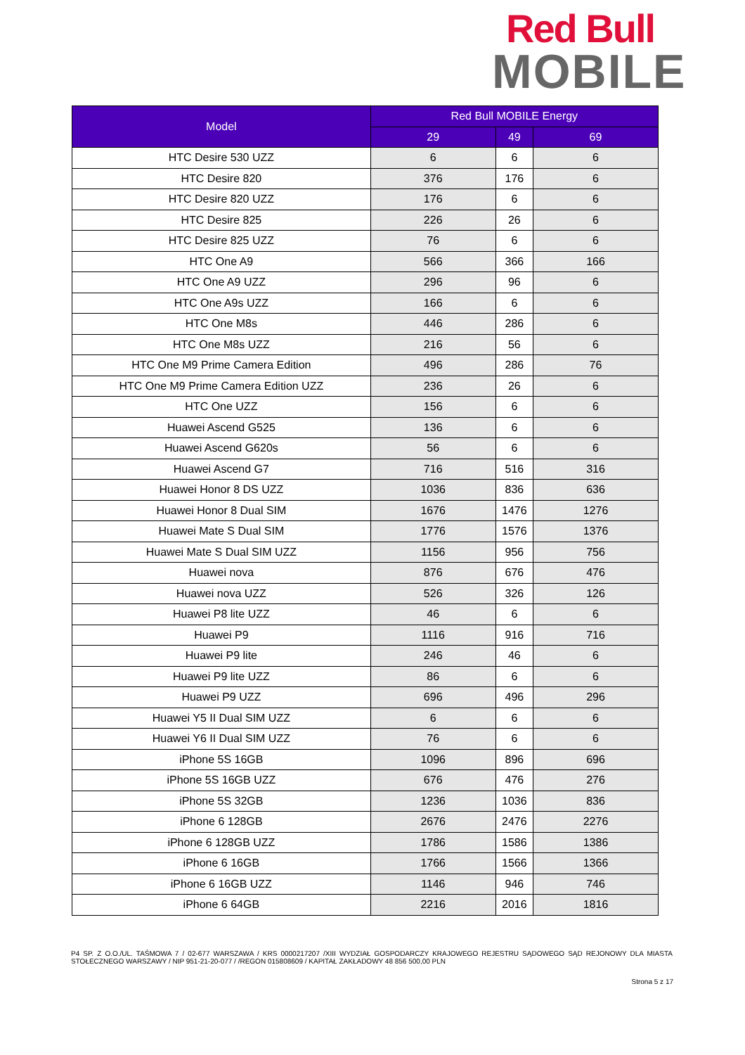Red Bull
MOBILE
| Model | Red Bull MOBILE Energy | | |
| --- | --- | --- | --- |
| | 29 | 49 | 69 |
| HTC Desire 530 UZZ | 6 | 6 | 6 |
| HTC Desire 820 | 376 | 176 | 6 |
| HTC Desire 820 UZZ | 176 | 6 | 6 |
| HTC Desire 825 | 226 | 26 | 6 |
| HTC Desire 825 UZZ | 76 | 6 | 6 |
| HTC One A9 | 566 | 366 | 166 |
| HTC One A9 UZZ | 296 | 96 | 6 |
| HTC One A9s UZZ | 166 | 6 | 6 |
| HTC One M8s | 446 | 286 | 6 |
| HTC One M8s UZZ | 216 | 56 | 6 |
| HTC One M9 Prime Camera Edition | 496 | 286 | 76 |
| HTC One M9 Prime Camera Edition UZZ | 236 | 26 | 6 |
| HTC One UZZ | 156 | 6 | 6 |
| Huawei Ascend G525 | 136 | 6 | 6 |
| Huawei Ascend G620s | 56 | 6 | 6 |
| Huawei Ascend G7 | 716 | 516 | 316 |
| Huawei Honor 8 DS UZZ | 1036 | 836 | 636 |
| Huawei Honor 8 Dual SIM | 1676 | 1476 | 1276 |
| Huawei Mate S Dual SIM | 1776 | 1576 | 1376 |
| Huawei Mate S Dual SIM UZZ | 1156 | 956 | 756 |
| Huawei nova | 876 | 676 | 476 |
| Huawei nova UZZ | 526 | 326 | 126 |
| Huawei P8 lite UZZ | 46 | 6 | 6 |
| Huawei P9 | 1116 | 916 | 716 |
| Huawei P9 lite | 246 | 46 | 6 |
| Huawei P9 lite UZZ | 86 | 6 | 6 |
| Huawei P9 UZZ | 696 | 496 | 296 |
| Huawei Y5 II Dual SIM UZZ | 6 | 6 | 6 |
| Huawei Y6 II Dual SIM UZZ | 76 | 6 | 6 |
| iPhone 5S 16GB | 1096 | 896 | 696 |
| iPhone 5S 16GB UZZ | 676 | 476 | 276 |
| iPhone 5S 32GB | 1236 | 1036 | 836 |
| iPhone 6 128GB | 2676 | 2476 | 2276 |
| iPhone 6 128GB UZZ | 1786 | 1586 | 1386 |
| iPhone 6 16GB | 1766 | 1566 | 1366 |
| iPhone 6 16GB UZZ | 1146 | 946 | 746 |
| iPhone 6 64GB | 2216 | 2016 | 1816 |
P4 SP. Z O.O./UL. TAŚMOWA 7 / 02-677 WARSZAWA / KRS 0000217207 /XIII WYDZIAŁ GOSPODARCZY KRAJOWEGO REJESTRU SĄDOWEGO SĄD REJONOWY DLA MIASTA STOŁECZNEGO WARSZAWY / NIP 951-21-20-077 / /REGON 015808609 / KAPITAŁ ZAKŁADOWY 48 856 500,00 PLN
Strona 5 z 17